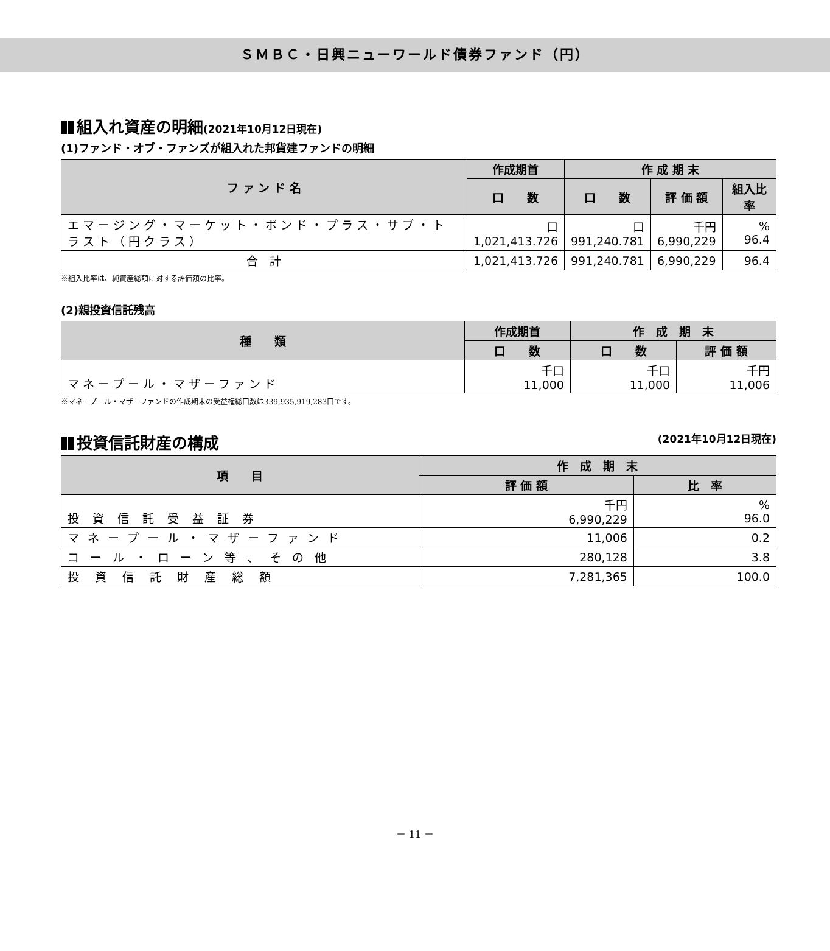ＳＭＢＣ・日興ニューワールド債券ファンド（円）
組入れ資産の明細(2021年10月12日現在)
(1)ファンド・オブ・ファンズが組入れた邦貨建ファンドの明細
| フ ァ ン ド 名 | 作成期首 | 作 成 期 末 | | |
| --- | --- | --- | --- | --- |
| | 口 数 | 口 数 | 評 価 額 | 組入比率 |
| エマージング・マーケット・ボンド・プラス・サブ・トラスト（円クラス） | 口 1,021,413.726 | 口 991,240.781 | 千円 6,990,229 | % 96.4 |
| 合 計 | 1,021,413.726 | 991,240.781 | 6,990,229 | 96.4 |
※組入比率は、純資産総額に対する評価額の比率。
(2)親投資信託残高
| 種 類 | 作成期首 | 作 成 期 末 | |
| --- | --- | --- | --- |
| | 口 数 | 口 数 | 評 価 額 |
| マネープール・マザーファンド | 千口 11,000 | 千口 11,000 | 千円 11,006 |
※マネープール・マザーファンドの作成期末の受益権総口数は339,935,919,283口です。
投資信託財産の構成 (2021年10月12日現在)
| 項 目 | 作 成 期 末 | |
| --- | --- | --- |
| | 評 価 額 | 比 率 |
| 投資信託受益証券 | 千円 6,990,229 | % 96.0 |
| マネープール・マザーファンド | 11,006 | 0.2 |
| コール・ローン等、その他 | 280,128 | 3.8 |
| 投資信託財産総額 | 7,281,365 | 100.0 |
－ 11 －